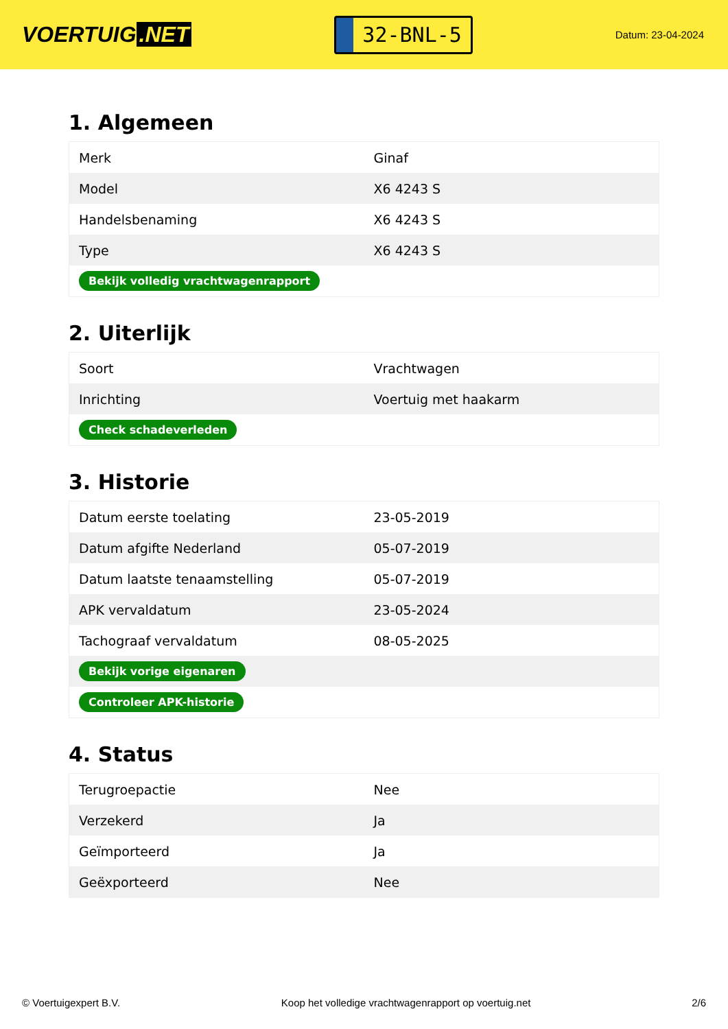VOERTUIG.NET
32-BNL-5
Datum: 23-04-2024
1. Algemeen
| Merk | Ginaf |
| Model | X6 4243 S |
| Handelsbenaming | X6 4243 S |
| Type | X6 4243 S |
| Bekijk volledig vrachtwagenrapport | |
2. Uiterlijk
| Soort | Vrachtwagen |
| Inrichting | Voertuig met haakarm |
| Check schadeverleden | |
3. Historie
| Datum eerste toelating | 23-05-2019 |
| Datum afgifte Nederland | 05-07-2019 |
| Datum laatste tenaamstelling | 05-07-2019 |
| APK vervaldatum | 23-05-2024 |
| Tachograaf vervaldatum | 08-05-2025 |
| Bekijk vorige eigenaren | |
| Controleer APK-historie | |
4. Status
| Terugroepactie | Nee |
| Verzekerd | Ja |
| Geïmporteerd | Ja |
| Geëxporteerd | Nee |
© Voertuigexpert B.V. Koop het volledige vrachtwagenrapport op voertuig.net 2/6